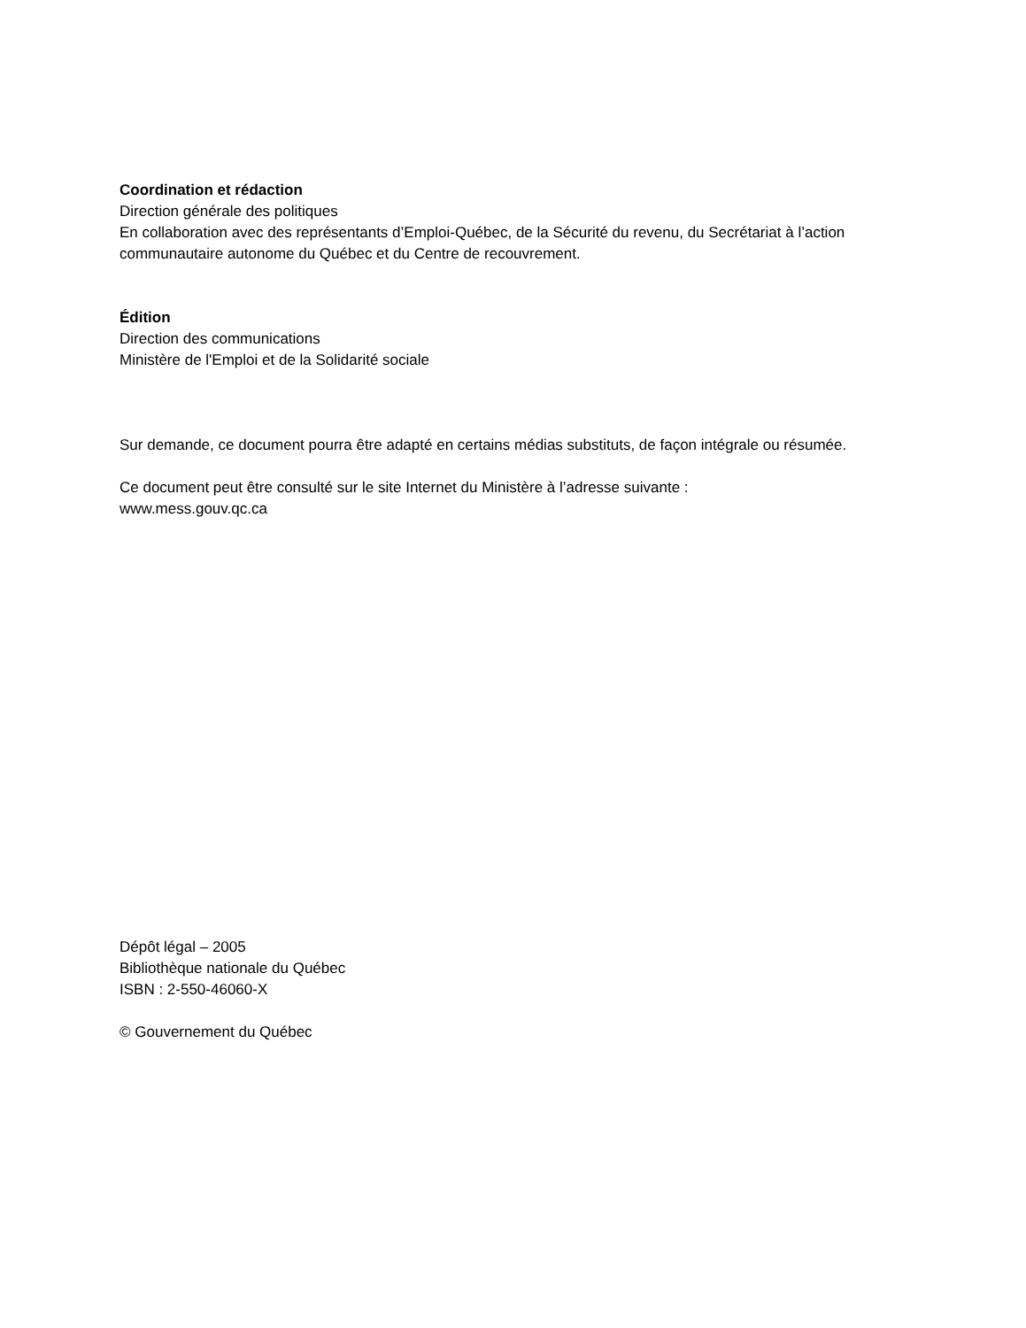Coordination et rédaction
Direction générale des politiques
En collaboration avec des représentants d’Emploi-Québec, de la Sécurité du revenu, du Secrétariat à l’action communautaire autonome du Québec et du Centre de recouvrement.
Édition
Direction des communications
Ministère de l'Emploi et de la Solidarité sociale
Sur demande, ce document pourra être adapté en certains médias substituts, de façon intégrale ou résumée.
Ce document peut être consulté sur le site Internet du Ministère à l’adresse suivante :
www.mess.gouv.qc.ca
Dépôt légal – 2005
Bibliothèque nationale du Québec
ISBN : 2-550-46060-X
© Gouvernement du Québec